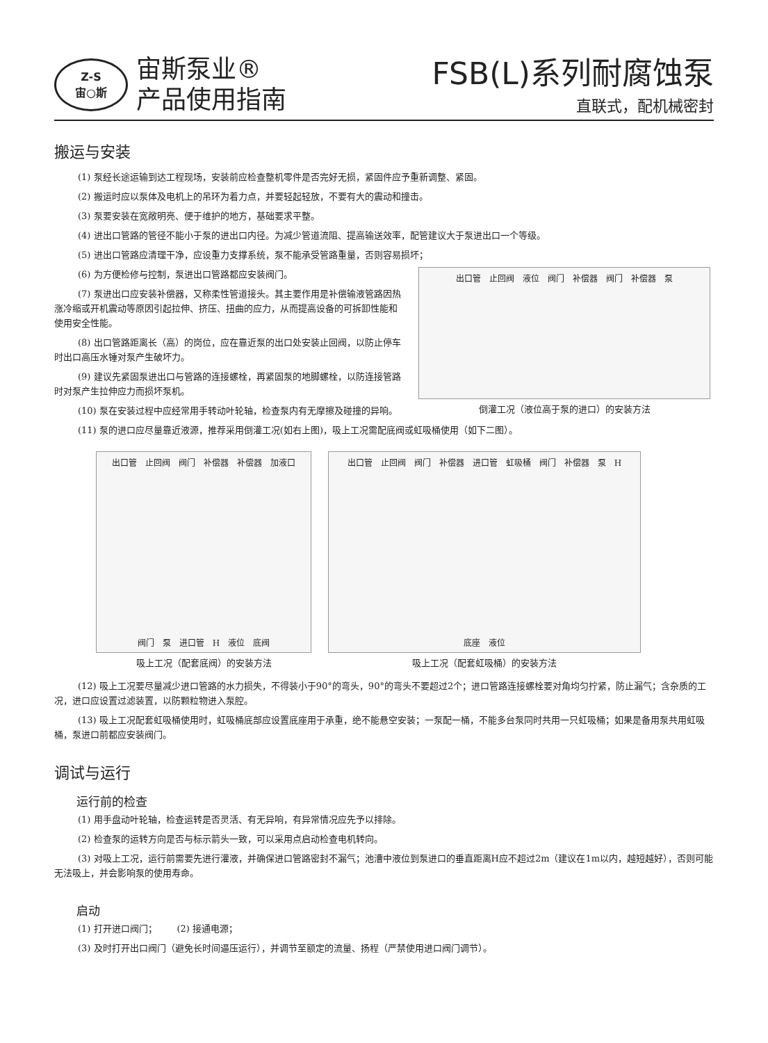Z-S
宙○斯
宙斯泵业®
产品使用指南
FSB(L)系列耐腐蚀泵
直联式，配机械密封
搬运与安装
(1) 泵经长途运输到达工程现场，安装前应检查整机零件是否完好无损，紧固件应予重新调整、紧固。
(2) 搬运时应以泵体及电机上的吊环为着力点，并要轻起轻放，不要有大的震动和撞击。
(3) 泵要安装在宽敞明亮、便于维护的地方，基础要求平整。
(4) 进出口管路的管径不能小于泵的进出口内径。为减少管道流阻、提高输送效率，配管建议大于泵进出口一个等级。
(5) 进出口管路应清理干净，应设重力支撑系统，泵不能承受管路重量，否则容易损坏；
(6) 为方便检修与控制，泵进出口管路都应安装阀门。
(7) 泵进出口应安装补偿器，又称柔性管道接头。其主要作用是补偿输液管路因热涨冷缩或开机震动等原因引起拉伸、挤压、扭曲的应力，从而提高设备的可拆卸性能和使用安全性能。
(8) 出口管路距离长（高）的岗位，应在靠近泵的出口处安装止回阀，以防止停车时出口高压水锤对泵产生破坏力。
(9) 建议先紧固泵进出口与管路的连接螺栓，再紧固泵的地脚螺栓，以防连接管路时对泵产生拉伸应力而损坏泵机。
(10) 泵在安装过程中应经常用手转动叶轮轴，检查泵内有无摩擦及碰撞的异响。
出口管 止回阀 液位 阀门 补偿器 阀门 补偿器 泵
倒灌工况（液位高于泵的进口）的安装方法
(11) 泵的进口应尽量靠近液源，推荐采用倒灌工况(如右上图)，吸上工况需配底阀或虹吸桶使用（如下二图）。
出口管 止回阀 阀门 补偿器 补偿器 加液口 阀门 泵 进口管 H 液位 底阀
吸上工况（配套底阀）的安装方法
出口管 止回阀 阀门 补偿器 进口管 虹吸桶 阀门 补偿器 泵 H 底座 液位
吸上工况（配套虹吸桶）的安装方法
(12) 吸上工况要尽量减少进口管路的水力损失，不得装小于90°的弯头，90°的弯头不要超过2个；进口管路连接螺栓要对角均匀拧紧，防止漏气；含杂质的工况，进口应设置过滤装置，以防颗粒物进入泵腔。
(13) 吸上工况配套虹吸桶使用时，虹吸桶底部应设置底座用于承重，绝不能悬空安装；一泵配一桶，不能多台泵同时共用一只虹吸桶；如果是备用泵共用虹吸桶，泵进口前都应安装阀门。
调试与运行
运行前的检查
(1) 用手盘动叶轮轴，检查运转是否灵活、有无异响，有异常情况应先予以排除。
(2) 检查泵的运转方向是否与标示箭头一致，可以采用点启动检查电机转向。
(3) 对吸上工况，运行前需要先进行灌液，并确保进口管路密封不漏气；池漕中液位到泵进口的垂直距离H应不超过2m（建议在1m以内，越短越好），否则可能无法吸上，并会影响泵的使用寿命。
启动
(1) 打开进口阀门； (2) 接通电源；
(3) 及时打开出口阀门（避免长时间逼压运行），并调节至额定的流量、扬程（严禁使用进口阀门调节）。